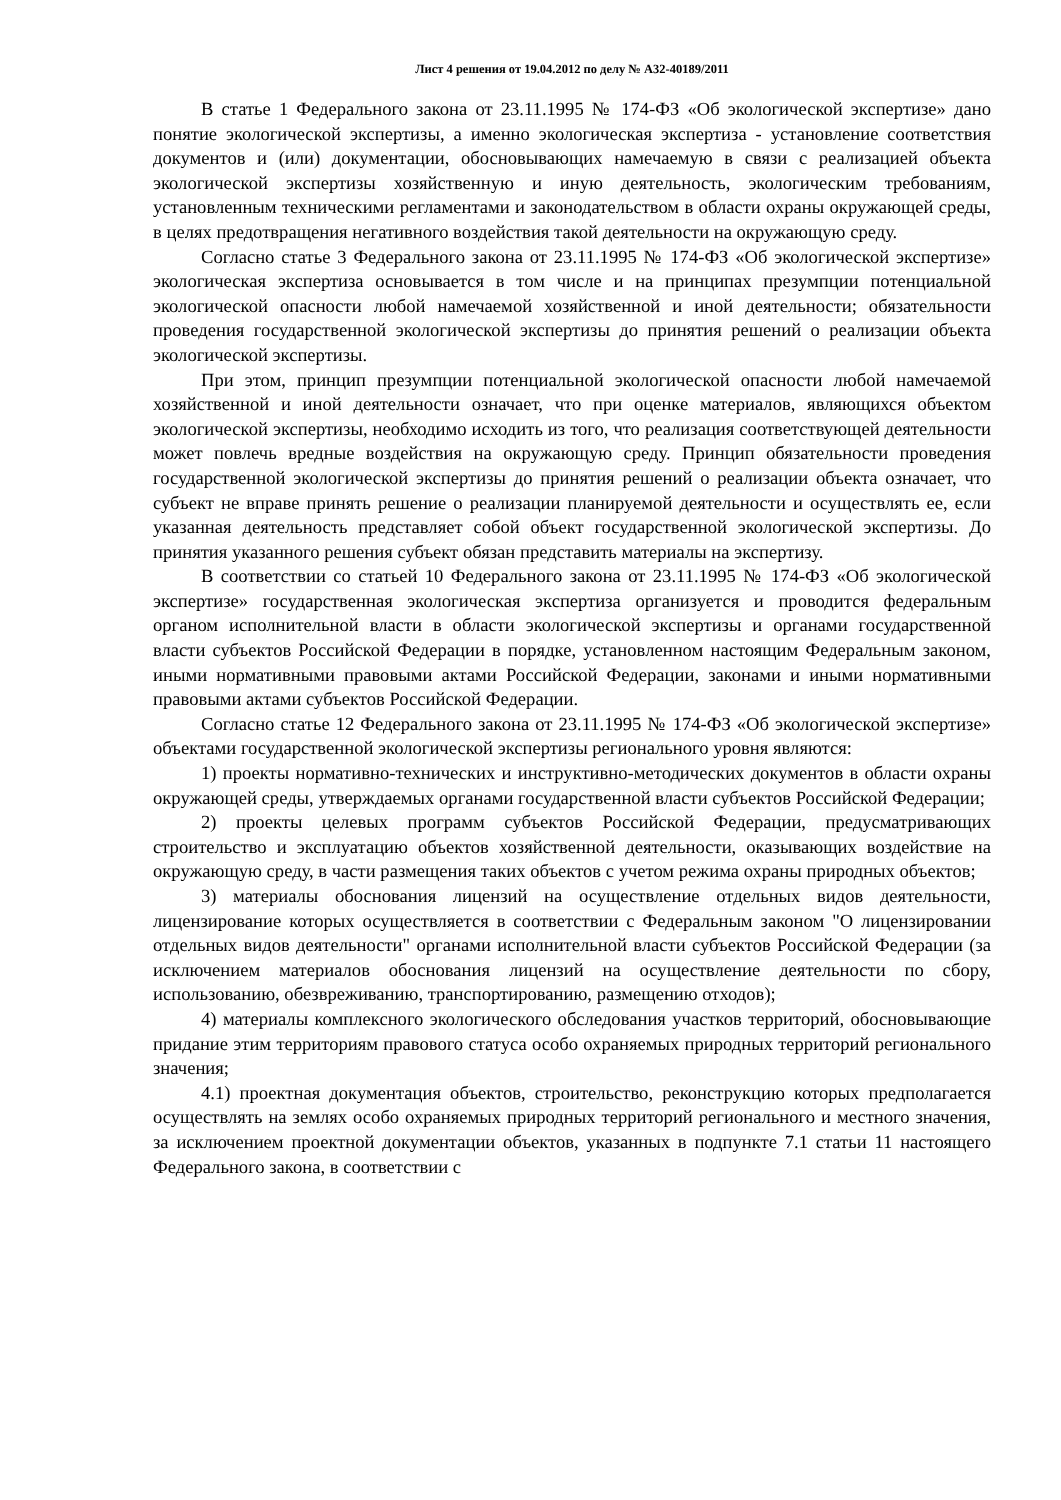Лист 4 решения от 19.04.2012 по делу № А32-40189/2011
В статье 1 Федерального закона от 23.11.1995 № 174-ФЗ «Об экологической экспертизе» дано понятие экологической экспертизы, а именно экологическая экспертиза - установление соответствия документов и (или) документации, обосновывающих намечаемую в связи с реализацией объекта экологической экспертизы хозяйственную и иную деятельность, экологическим требованиям, установленным техническими регламентами и законодательством в области охраны окружающей среды, в целях предотвращения негативного воздействия такой деятельности на окружающую среду.
Согласно статье 3 Федерального закона от 23.11.1995 № 174-ФЗ «Об экологической экспертизе» экологическая экспертиза основывается в том числе и на принципах презумпции потенциальной экологической опасности любой намечаемой хозяйственной и иной деятельности; обязательности проведения государственной экологической экспертизы до принятия решений о реализации объекта экологической экспертизы.
При этом, принцип презумпции потенциальной экологической опасности любой намечаемой хозяйственной и иной деятельности означает, что при оценке материалов, являющихся объектом экологической экспертизы, необходимо исходить из того, что реализация соответствующей деятельности может повлечь вредные воздействия на окружающую среду. Принцип обязательности проведения государственной экологической экспертизы до принятия решений о реализации объекта означает, что субъект не вправе принять решение о реализации планируемой деятельности и осуществлять ее, если указанная деятельность представляет собой объект государственной экологической экспертизы. До принятия указанного решения субъект обязан представить материалы на экспертизу.
В соответствии со статьей 10 Федерального закона от 23.11.1995 № 174-ФЗ «Об экологической экспертизе» государственная экологическая экспертиза организуется и проводится федеральным органом исполнительной власти в области экологической экспертизы и органами государственной власти субъектов Российской Федерации в порядке, установленном настоящим Федеральным законом, иными нормативными правовыми актами Российской Федерации, законами и иными нормативными правовыми актами субъектов Российской Федерации.
Согласно статье 12 Федерального закона от 23.11.1995 № 174-ФЗ «Об экологической экспертизе» объектами государственной экологической экспертизы регионального уровня являются:
1) проекты нормативно-технических и инструктивно-методических документов в области охраны окружающей среды, утверждаемых органами государственной власти субъектов Российской Федерации;
2) проекты целевых программ субъектов Российской Федерации, предусматривающих строительство и эксплуатацию объектов хозяйственной деятельности, оказывающих воздействие на окружающую среду, в части размещения таких объектов с учетом режима охраны природных объектов;
3) материалы обоснования лицензий на осуществление отдельных видов деятельности, лицензирование которых осуществляется в соответствии с Федеральным законом "О лицензировании отдельных видов деятельности" органами исполнительной власти субъектов Российской Федерации (за исключением материалов обоснования лицензий на осуществление деятельности по сбору, использованию, обезвреживанию, транспортированию, размещению отходов);
4) материалы комплексного экологического обследования участков территорий, обосновывающие придание этим территориям правового статуса особо охраняемых природных территорий регионального значения;
4.1) проектная документация объектов, строительство, реконструкцию которых предполагается осуществлять на землях особо охраняемых природных территорий регионального и местного значения, за исключением проектной документации объектов, указанных в подпункте 7.1 статьи 11 настоящего Федерального закона, в соответствии с